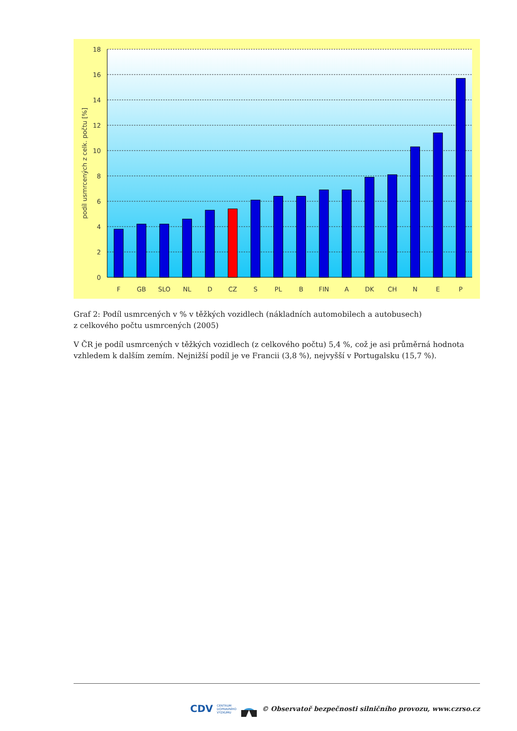0
2
4
6
8
10
12
14
16
18
F
GB
SLO
NL
D
CZ
S
PL
B
FIN
A
DK
CH
N
E
P
podíl usmrcených z celk. počtu [%]
Graf 2: Podíl usmrcených v % v těžkých vozidlech (nákladních automobilech a autobusech)
z celkového počtu usmrcených (2005)
V ČR je podíl usmrcených v těžkých vozidlech (z celkového počtu) 5,4 %, což je asi průměrná hodnota vzhledem k dalším zemím. Nejnižší podíl je ve Francii (3,8 %), nejvyšší v Portugalsku (15,7 %).
CDV CENTRUM
DOPRAVNÍHO
VÝZKUMU © Observatoř bezpečnosti silničního provozu, www.czrso.cz